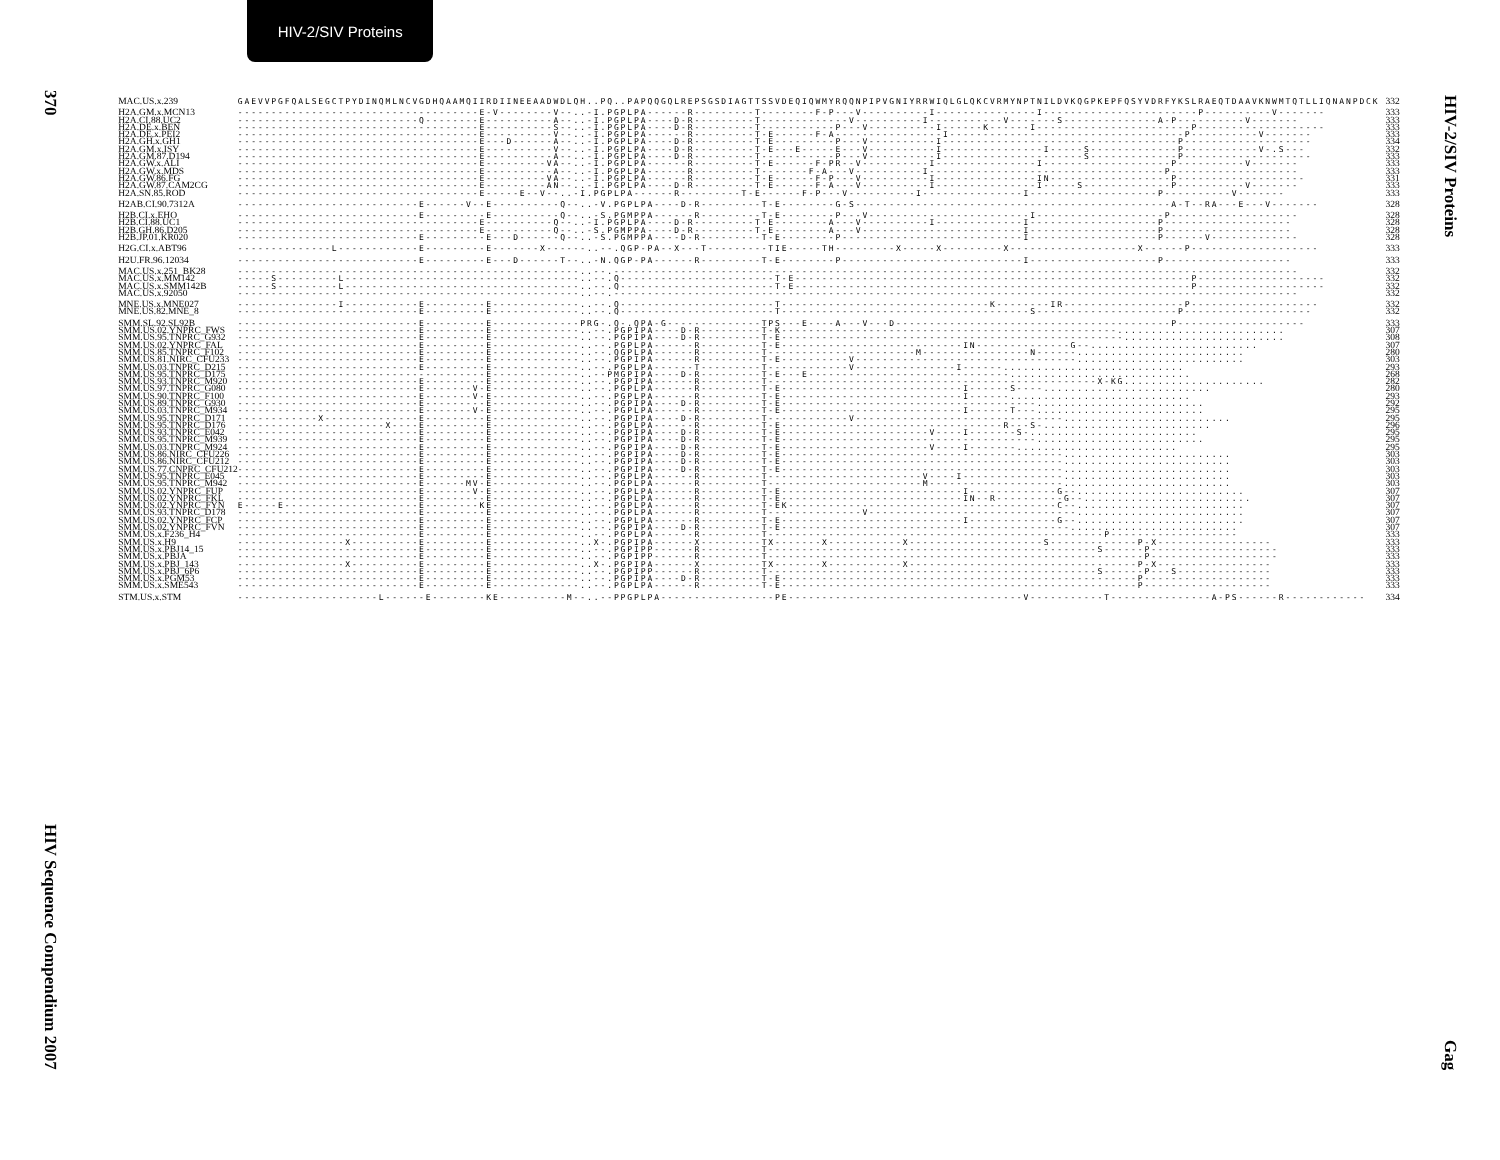370
HIV Sequence Compendium 2007
HIV-2/SIV Proteins
| MAC.US.x.239 | GAEVVPGFQALSEGCTPYDINQMLNCVGDHQAAMQIIRDIINEEAADWDLQH..PQ..PAPQQGQLREPSGSDIAGTTSSVDEQIQWMYRQQNPIPVGNIYRRWIQLGLQKCVRMYNPTNILDVKQGPKEPFQSYVDRFYKSLRAEQTDAAVKNWMTQTLLIQNANPDCK | 332 |
| H2A.GM.x.MCN13 | ------------------------------------E-V--------V--..-I.PGPLPA------R---------T--------F-P---V----------I---------------I-----------------------P----------V------- | 333 |
| H2A.CI.88.UC2 | ---------------------------Q--------E----------A--..-I.PGPLPA----D-R---------T-------------V----------I-----------V-------S--------------A-P----------V------- | 333 |
| H2A.DE.x.BEN | ------------------------------------E----------S--..-I.PGPLPA----D-R---------T-----------P---V----------I------K------I-----------------------P------------------- | 333 |
| H2A.DE.x.PEI2 | ------------------------------------E----------V--..-I.PGPLPA------R---------T-E------F-A----------------I-----------------------------------P----------V------- | 333 |
| H2A.GH.x.GH1 | ------------------------------------E---D------A--..-I.PGPLPA----D-R---------T-E---------P---V----------I-----------------------------------P------------------- | 334 |
| H2A.GM.x.ISY | ------------------------------------E----------V--..-I.PGPLPA----D-R---------T-E---E-----E---V----------I---------------I-----S-------------P-----------V-.S--- | 332 |
| H2A.GM.87.D194 | ------------------------------------E----------A--..-I.PGPLPA----D-R---------T-----------P---V----------I---------------------S-------------P------------------- | 333 |
| H2A.GW.x.ALI | ------------------------------------E---------VA--..-I.PGPLPA------R---------T-E------F-PR--V----------I---------------I-------------------P----------V------- | 333 |
| H2A.GW.x.MDS | ------------------------------------E----------A--..-I.PGPLPA------R---------T-------F-A---V----------I-----------------------------------P------------------- | 333 |
| H2A.GW.86.FG | ------------------------------------E---------VA--..-I.PGPLPA------R---------T-E------F-P---V----------I---------------IN------------------P------------------- | 331 |
| H2A.GW.87.CAM2CG | ------------------------------------E---------AN--..-I.PGPLPA----D-R---------T-E------F-A---V----------I---------------I-----S-------------P----------V------- | 333 |
| H2A.SN.85.ROD | ------------------------------------E-----E--V--..-I.PGPLPA------R---------T-E------F-P---V----------I---------------I-------------------P----------V------- | 333 |
| H2AB.CI.90.7312A | ---------------------------E------V--E----------Q--..-V.PGPLPA----D-R---------T-E--------G-S-----------------------------------------------A-T--RA---E---V------- | 328 |
| H2B.CI.x.EHO | ---------------------------E---------E----------Q--..-S.PGMPPA------R---------T-E--------P---V------------------------I-------------------P------------------- | 328 |
| H2B.CI.88.UC1 | ------------------------------------E----------Q--..-I.PGPLPA----D-R---------T-E--------A---V----------I-------------I-------------------P------------------- | 328 |
| H2B.GH.86.D205 | ------------------------------------E----------Q--..-S.PGMPPA----D-R---------T-E--------A---V------------------------I-------------------P------------------- | 328 |
| H2B.JP.01.KR020 | ---------------------------E---------E---D------Q--..-S.PGMPPA----D-R---------T-E--------P---------------------------I-------------------P------V------------- | 328 |
| H2G.CI.x.ABT96 | --------------L------------E---------E-------X------..--.QGP-PA--X---T---------TIE-----TH---------X-----X---------X-------------------X------P------------------- | 333 |
| H2U.FR.96.12034 | ---------------------------E---------E---D------T--..-N.QGP-PA------R---------T-E--------P---------------------------I-------------------P------------------- | 333 |
| MAC.US.x.251_BK28 | ---------------------------------------------------..--.------------------------------------------------------------------------------------------------------ | 332 |
| MAC.US.x.MM142 | -----S---------L-----------------------------------..--.Q-----------------------T-E-----------------------------------------------------------P------------------- | 332 |
| MAC.US.x.SMM142B | -----S---------L-----------------------------------..--.Q-----------------------T-E-----------------------------------------------------------P------------------- | 332 |
| MAC.US.x.92050 | ---------------------------------------------------..--.------------------------------------------------------------------------------------------------------ | 332 |
| MNE.US.x.MNE027 | ---------------I-----------E---------E-------------..--.Q-----------------------T-------------------------------K--------IR------------------P------------------- | 332 |
| MNE.US.82.MNE_8 | ---------------------------E---------E-------------..--.Q-----------------------T-------------------------------------S---------------------P------------------- | 332 |
| SMM.SL.92.SL92B | ---------------------------E---------E-------------PRG-.Q-.QPA-G--------------TPS---E----A---V---D-----------------------------------------P------------------- | 333 |
| SMM.US.02.YNPRC_FWS | ---------------------------E---------E-------------..--.PGPIPA----D-R---------T-K--------------------------------------------------......................... | 307 |
| SMM.US.95.TNPRC_G932 | ---------------------------E---------E-------------..--.PGPIPA----D-R---------T-E---------------------------------------------------........................ | 308 |
| SMM.US.02.YNPRC_FAL | ---------------------------E---------E-------------..--.PGPLPA------R---------T-E---------------------------IN--------------G--......................... | 307 |
| SMM.US.85.TNPRC_F102 | ---------------------------E---------E-------------..--.QGPLPA------R---------T----------------------M----------------N------......................... | 280 |
| SMM.US.81.NIRC_CFU233 | ---------------------------E---------E-------------..--.PGPIPA------R---------T-E----------V---------------------------------......................... | 303 |
| SMM.US.03.TNPRC_D215 | ---------------------------E---------E-------------..--.PGPLPA------T---------T------------V---------------I------........................... | 293 |
| SMM.US.95.TNPRC_D175 | -------------------------------------E-------------..--PMGPIPA----D-R---------T-E---E------------------------------........................... | 268 |
| SMM.US.93.TNPRC_M920 | ---------------------------E---------E-------------..--.PGPIPA------R---------T-------------------------------------------------X-KG..................... | 282 |
| SMM.US.97.TNPRC_G080 | ---------------------------E-------V-E-------------..--.PGPLPA------R---------T-E---------------------------I------S----......................... | 280 |
| SMM.US.90.TNPRC_F100 | ---------------------------E-------V-E-------------..--.PGPLPA------R---------T-E---------------------------I------........................... | 293 |
| SMM.US.89.TNPRC_G930 | ---------------------------E---------E-------------..--.PGPIPA----D-R---------T-E--------------------------------------......................... | 292 |
| SMM.US.03.TNPRC_M934 | ---------------------------E-------V-E-------------..--.PGPLPA------R---------T-E---------------------------I------T---......................... | 295 |
| SMM.US.95.TNPRC_D171 | ------------X--------------E---------E-------------..--.PGPIPA----D-R---------T------------V-------------------------------......................... | 295 |
| SMM.US.95.TNPRC_D176 | ----------------------X----E---------E-------------..--.PGPLPA------R---------T-E---------------------------------R---S-......................... | 296 |
| SMM.US.93.TNPRC_E042 | ---------------------------E---------E-------------..--.PGPIPA----D-R---------T-E----------------------V----I-------S-......................... | 295 |
| SMM.US.95.TNPRC_M939 | ---------------------------E---------E-------------..--.PGPIPA----D-R---------T-E--------------------------------------......................... | 295 |
| SMM.US.03.TNPRC_M924 | ---------------------------E---------E-------------..--.PGPIPA----D-R---------T-E----------------------V----I-------........................ | 295 |
| SMM.US.86.NIRC_CFU226 | ---------------------------E---------E-------------..--.PGPIPA----D-R---------T-E------------------------------------------......................... | 303 |
| SMM.US.86.NIRC_CFU212 | ---------------------------E---------E-------------..--.PGPIPA----D-R---------T-E------------------------------------------......................... | 303 |
| SMM.US.77.CNPRC_CFU212 | ---------------------------E---------E-------------..--.PGPIPA----D-R---------T-E------------------------------------------......................... | 303 |
| SMM.US.95.TNPRC_E045 | ---------------------------E---------E-------------..--.PGPLPA------R---------T-----------------------V----I---------------......................... | 303 |
| SMM.US.95.TNPRC_M942 | ---------------------------E------MV-E-------------..--.PGPLPA------R---------T-----------------------M--------------------......................... | 303 |
| SMM.US.02.YNPRC_FUP | ---------------------------E-------V-E-------------..--.PGPLPA------R---------T-E---------------------------I-------------G--......................... | 307 |
| SMM.US.02.YNPRC_FKL | ---------------------------E---------E-------------..--.PGPLPA------R---------T-E---------------------------IN--R----------G--......................... | 307 |
| SMM.US.02.YNPRC_FYN | E-----E--------------------E--------KE-------------..--.PGPLPA------R---------T-EK----------------------------------------C--......................... | 307 |
| SMM.US.93.TNPRC_D178 | ---------------------------E---------E-------------..--.PGPLPA------R---------T--------------V-------------------------------......................... | 307 |
| SMM.US.02.YNPRC_FCP | ---------------------------E---------E-------------..--.PGPLPA------R---------T-E---------------------------I-------------G--......................... | 307 |
| SMM.US.02.YNPRC_FVN | ---------------------------E---------E-------------..--.PGPIPA----D-R---------T-E-------------------------------------------......................... | 307 |
| SMM.US.x.F236_H4 | ---------------------------E---------E-------------..--.PGPLPA------R---------T--------------------------------------------------P------------------- | 333 |
| SMM.US.x.H9 | ----------------X----------E---------E-------------..X-.PGPIPA------X---------TX-------X-----------X--------------------S-------------P-X----------------- | 333 |
| SMM.US.x.PBJ14_15 | ---------------------------E---------E-------------..--.PGPIPP------R---------T-------------------------------------------------S------P------------------- | 333 |
| SMM.US.x.PBJA | ---------------------------E---------E-------------..--.PGPIPP------R---------T--------------------------------------------------------P------------------- | 333 |
| SMM.US.x.PBJ_143 | ----------------X----------E---------E-------------..X-.PGPIPA------X---------TX-------X-----------X----------------------------------P-X----------------- | 333 |
| SMM.US.x.PBJ_6P6 | ---------------------------E---------E-------------..--.PGPIPP------R---------T-------------------------------------------------S------P---S-------------- | 333 |
| SMM.US.x.PGM53 | ---------------------------E---------E-------------..--.PGPIPA----D-R---------T-E-----------------------------------------------------P------------------- | 333 |
| SMM.US.x.SME543 | ---------------------------E---------E-------------..--.PGPLPA------R---------T-E-----------------------------------------------------P------------------- | 333 |
| STM.US.x.STM | ---------------------L------E--------KE----------M--..--PPGPLPA-----------------PE-----------------------------------V-----------T---------------A-PS------R------------ | 334 |
HIV-2/SIV Proteins
Gag